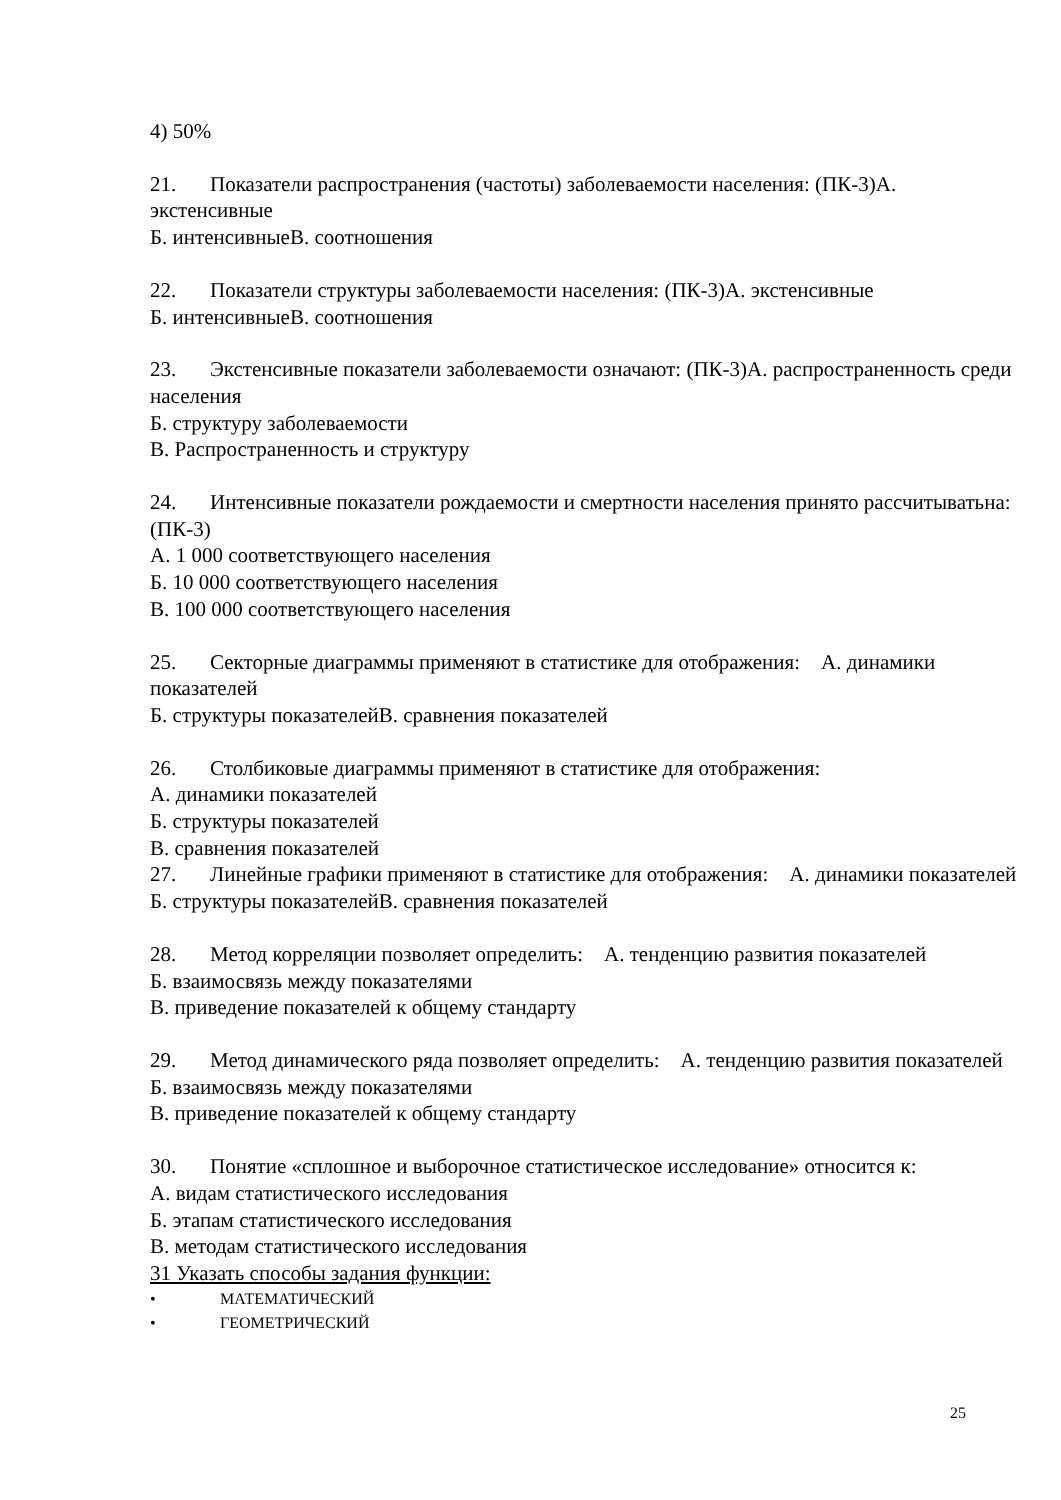4) 50%
21. Показатели распространения (частоты) заболеваемости населения: (ПК-3)А. экстенсивные
Б. интенсивныеВ. соотношения
22. Показатели структуры заболеваемости населения: (ПК-3)А. экстенсивные
Б. интенсивныеВ. соотношения
23. Экстенсивные показатели заболеваемости означают: (ПК-3)А. распространенность среди населения
Б. структуру заболеваемости
В. Распространенность и структуру
24. Интенсивные показатели рождаемости и смертности населения принято рассчитыватьна: (ПК-3)
А. 1 000 соответствующего населения
Б. 10 000 соответствующего населения
В. 100 000 соответствующего населения
25. Секторные диаграммы применяют в статистике для отображения: А. динамики показателей
Б. структуры показателейВ. сравнения показателей
26. Столбиковые диаграммы применяют в статистике для отображения:
А. динамики показателей
Б. структуры показателей
В. сравнения показателей
27. Линейные графики применяют в статистике для отображения: А. динамики показателей
Б. структуры показателейВ. сравнения показателей
28. Метод корреляции позволяет определить: А. тенденцию развития показателей
Б. взаимосвязь между показателями
В. приведение показателей к общему стандарту
29. Метод динамического ряда позволяет определить: А. тенденцию развития показателей
Б. взаимосвязь между показателями
В. приведение показателей к общему стандарту
30. Понятие «сплошное и выборочное статистическое исследование» относится к:
А. видам статистического исследования
Б. этапам статистического исследования
В. методам статистического исследования
31 Указать способы задания функции:
• МАТЕМАТИЧЕСКИЙ
• ГЕОМЕТРИЧЕСКИЙ
25